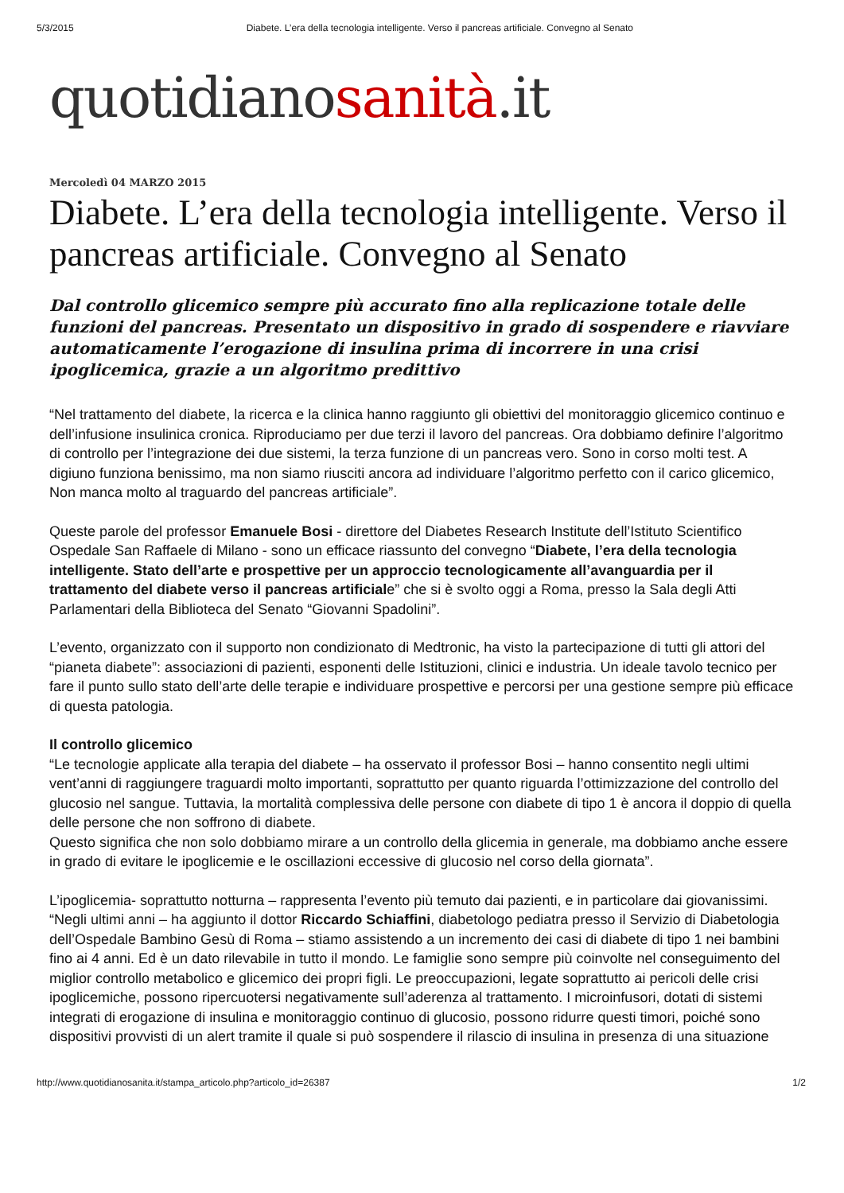5/3/2015 Diabete. L’era della tecnologia intelligente. Verso il pancreas artificiale. Convegno al Senato
quotidianosanità.it
Mercoledì 04 MARZO 2015
Diabete. L’era della tecnologia intelligente. Verso il pancreas artificiale. Convegno al Senato
Dal controllo glicemico sempre più accurato fino alla replicazione totale delle funzioni del pancreas. Presentato un dispositivo in grado di sospendere e riavviare automaticamente l’erogazione di insulina prima di incorrere in una crisi ipoglicemica, grazie a un algoritmo predittivo
“Nel trattamento del diabete, la ricerca e la clinica hanno raggiunto gli obiettivi del monitoraggio glicemico continuo e dell’infusione insulinica cronica. Riproduciamo per due terzi il lavoro del pancreas. Ora dobbiamo definire l’algoritmo di controllo per l’integrazione dei due sistemi, la terza funzione di un pancreas vero. Sono in corso molti test. A digiuno funziona benissimo, ma non siamo riusciti ancora ad individuare l’algoritmo perfetto con il carico glicemico, Non manca molto al traguardo del pancreas artificiale”.
Queste parole del professor Emanuele Bosi - direttore del Diabetes Research Institute dell’Istituto Scientifico Ospedale San Raffaele di Milano - sono un efficace riassunto del convegno “Diabete, l’era della tecnologia intelligente. Stato dell’arte e prospettive per un approccio tecnologicamente all’avanguardia per il trattamento del diabete verso il pancreas artificiale” che si è svolto oggi a Roma, presso la Sala degli Atti Parlamentari della Biblioteca del Senato “Giovanni Spadolini”.
L’evento, organizzato con il supporto non condizionato di Medtronic, ha visto la partecipazione di tutti gli attori del “pianeta diabete”: associazioni di pazienti, esponenti delle Istituzioni, clinici e industria. Un ideale tavolo tecnico per fare il punto sullo stato dell’arte delle terapie e individuare prospettive e percorsi per una gestione sempre più efficace di questa patologia.
Il controllo glicemico
“Le tecnologie applicate alla terapia del diabete – ha osservato il professor Bosi – hanno consentito negli ultimi vent’anni di raggiungere traguardi molto importanti, soprattutto per quanto riguarda l’ottimizzazione del controllo del glucosio nel sangue. Tuttavia, la mortalità complessiva delle persone con diabete di tipo 1 è ancora il doppio di quella delle persone che non soffrono di diabete.
Questo significa che non solo dobbiamo mirare a un controllo della glicemia in generale, ma dobbiamo anche essere in grado di evitare le ipoglicemie e le oscillazioni eccessive di glucosio nel corso della giornata”.
L’ipoglicemia- soprattutto notturna – rappresenta l’evento più temuto dai pazienti, e in particolare dai giovanissimi.
“Negli ultimi anni – ha aggiunto il dottor Riccardo Schiaffini, diabetologo pediatra presso il Servizio di Diabetologia dell’Ospedale Bambino Gesù di Roma – stiamo assistendo a un incremento dei casi di diabete di tipo 1 nei bambini fino ai 4 anni. Ed è un dato rilevabile in tutto il mondo. Le famiglie sono sempre più coinvolte nel conseguimento del miglior controllo metabolico e glicemico dei propri figli. Le preoccupazioni, legate soprattutto ai pericoli delle crisi ipoglicemiche, possono ripercuotersi negativamente sull’aderenza al trattamento. I microinfusori, dotati di sistemi integrati di erogazione di insulina e monitoraggio continuo di glucosio, possono ridurre questi timori, poiché sono dispositivi provvisti di un alert tramite il quale si può sospendere il rilascio di insulina in presenza di una situazione
http://www.quotidianosanita.it/stampa_articolo.php?articolo_id=26387 1/2